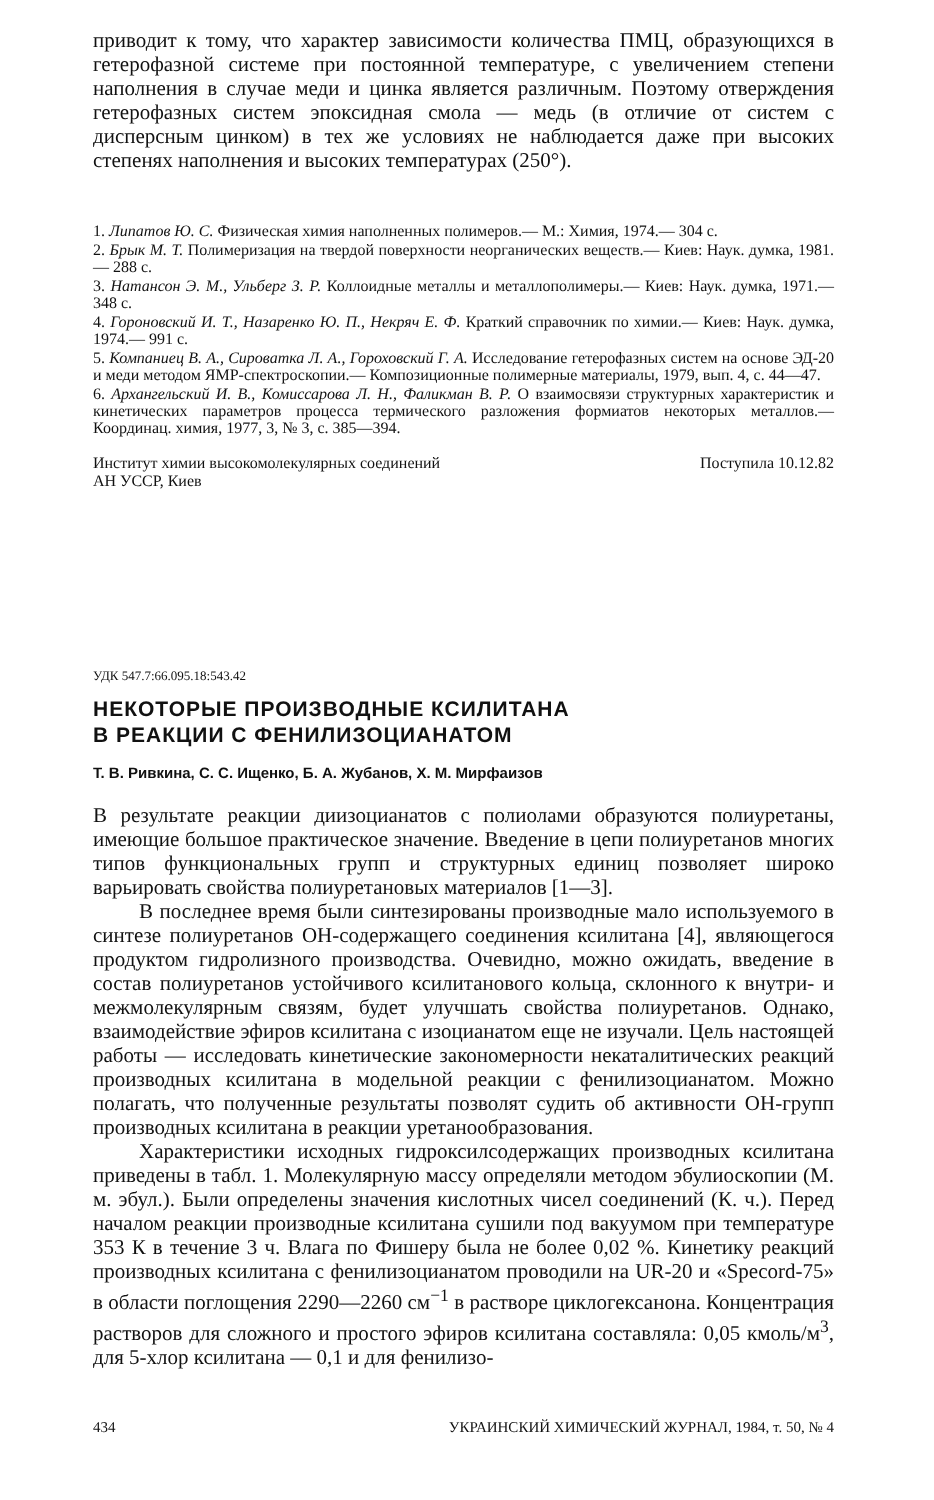приводит к тому, что характер зависимости количества ПМЦ, образующихся в гетерофазной системе при постоянной температуре, с увеличением степени наполнения в случае меди и цинка является различным. Поэтому отверждения гетерофазных систем эпоксидная смола — медь (в отличие от систем с дисперсным цинком) в тех же условиях не наблюдается даже при высоких степенях наполнения и высоких температурах (250°).
1. Липатов Ю. С. Физическая химия наполненных полимеров.— М.: Химия, 1974.— 304 с.
2. Брык М. Т. Полимеризация на твердой поверхности неорганических веществ.— Киев: Наук. думка, 1981.— 288 с.
3. Натансон Э. М., Ульберг З. Р. Коллоидные металлы и металлополимеры.— Киев: Наук. думка, 1971.— 348 с.
4. Гороновский И. Т., Назаренко Ю. П., Некряч Е. Ф. Краткий справочник по химии.— Киев: Наук. думка, 1974.— 991 с.
5. Компаниец В. А., Сироватка Л. А., Гороховский Г. А. Исследование гетерофазных систем на основе ЭД-20 и меди методом ЯМР-спектроскопии.— Композиционные полимерные материалы, 1979, вып. 4, с. 44—47.
6. Архангельский И. В., Комиссарова Л. Н., Фаликман В. Р. О взаимосвязи структурных характеристик и кинетических параметров процесса термического разложения формиатов некоторых металлов.— Координац. химия, 1977, 3, № 3, с. 385—394.
Институт химии высокомолекулярных соединений
АН УССР, Киев
Поступила 10.12.82
УДК 547.7:66.095.18:543.42
НЕКОТОРЫЕ ПРОИЗВОДНЫЕ КСИЛИТАНА
В РЕАКЦИИ С ФЕНИЛИЗОЦИАНАТОМ
Т. В. Ривкина, С. С. Ищенко, Б. А. Жубанов, Х. М. Мирфаизов
В результате реакции диизоцианатов с полиолами образуются полиуретаны, имеющие большое практическое значение. Введение в цепи полиуретанов многих типов функциональных групп и структурных единиц позволяет широко варьировать свойства полиуретановых материалов [1—3].
В последнее время были синтезированы производные мало используемого в синтезе полиуретанов ОН-содержащего соединения ксилитана [4], являющегося продуктом гидролизного производства. Очевидно, можно ожидать, введение в состав полиуретанов устойчивого ксилитанового кольца, склонного к внутри- и межмолекулярным связям, будет улучшать свойства полиуретанов. Однако, взаимодействие эфиров ксилитана с изоцианатом еще не изучали. Цель настоящей работы — исследовать кинетические закономерности некаталитических реакций производных ксилитана в модельной реакции с фенилизоцианатом. Можно полагать, что полученные результаты позволят судить об активности ОН-групп производных ксилитана в реакции уретанообразования.
Характеристики исходных гидроксилсодержащих производных ксилитана приведены в табл. 1. Молекулярную массу определяли методом эбулиоскопии (М. м. эбул.). Были определены значения кислотных чисел соединений (К. ч.). Перед началом реакции производные ксилитана сушили под вакуумом при температуре 353 К в течение 3 ч. Влага по Фишеру была не более 0,02 %. Кинетику реакций производных ксилитана с фенилизоцианатом проводили на UR-20 и «Specord-75» в области поглощения 2290—2260 см<sup>−1</sup> в растворе циклогексанона. Концентрация растворов для сложного и простого эфиров ксилитана составляла: 0,05 кмоль/м<sup>3</sup>, для 5-хлор ксилитана — 0,1 и для фенилизо-
434 УКРАИНСКИЙ ХИМИЧЕСКИЙ ЖУРНАЛ, 1984, т. 50, № 4